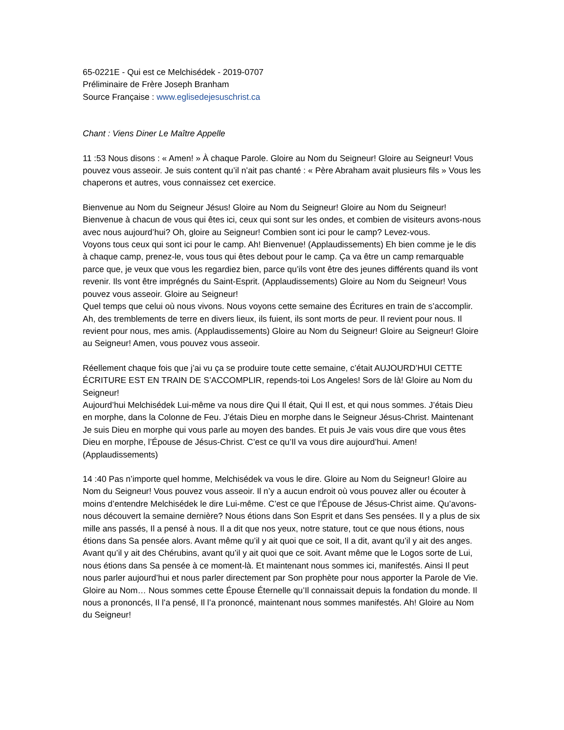65-0221E - Qui est ce Melchisédek - 2019-0707
Préliminaire de Frère Joseph Branham
Source Française : www.eglisedejesuschrist.ca
Chant : Viens Diner Le Maître Appelle
11 :53 Nous disons : « Amen! » À chaque Parole. Gloire au Nom du Seigneur! Gloire au Seigneur! Vous pouvez vous asseoir. Je suis content qu’il n’ait pas chanté : « Père Abraham avait plusieurs fils » Vous les chaperons et autres, vous connaissez cet exercice.
Bienvenue au Nom du Seigneur Jésus! Gloire au Nom du Seigneur! Gloire au Nom du Seigneur! Bienvenue à chacun de vous qui êtes ici, ceux qui sont sur les ondes, et combien de visiteurs avons-nous avec nous aujourd’hui? Oh, gloire au Seigneur! Combien sont ici pour le camp? Levez-vous.
Voyons tous ceux qui sont ici pour le camp. Ah! Bienvenue! (Applaudissements) Eh bien comme je le dis à chaque camp, prenez-le, vous tous qui êtes debout pour le camp. Ça va être un camp remarquable parce que, je veux que vous les regardiez bien, parce qu’ils vont être des jeunes différents quand ils vont revenir. Ils vont être imprégnés du Saint-Esprit. (Applaudissements) Gloire au Nom du Seigneur! Vous pouvez vous asseoir. Gloire au Seigneur!
Quel temps que celui où nous vivons. Nous voyons cette semaine des Écritures en train de s’accomplir. Ah, des tremblements de terre en divers lieux, ils fuient, ils sont morts de peur. Il revient pour nous. Il revient pour nous, mes amis. (Applaudissements) Gloire au Nom du Seigneur! Gloire au Seigneur! Gloire au Seigneur! Amen, vous pouvez vous asseoir.
Réellement chaque fois que j’ai vu ça se produire toute cette semaine, c’était AUJOURD’HUI CETTE ÉCRITURE EST EN TRAIN DE S’ACCOMPLIR, repends-toi Los Angeles! Sors de là! Gloire au Nom du Seigneur!
Aujourd’hui Melchisédek Lui-même va nous dire Qui Il était, Qui Il est, et qui nous sommes. J’étais Dieu en morphe, dans la Colonne de Feu. J’étais Dieu en morphe dans le Seigneur Jésus-Christ. Maintenant Je suis Dieu en morphe qui vous parle au moyen des bandes. Et puis Je vais vous dire que vous êtes Dieu en morphe, l’Épouse de Jésus-Christ. C’est ce qu’Il va vous dire aujourd’hui. Amen! (Applaudissements)
14 :40 Pas n’importe quel homme, Melchisédek va vous le dire. Gloire au Nom du Seigneur! Gloire au Nom du Seigneur! Vous pouvez vous asseoir. Il n’y a aucun endroit où vous pouvez aller ou écouter à moins d’entendre Melchisédek le dire Lui-même. C’est ce que l’Épouse de Jésus-Christ aime. Qu’avons-nous découvert la semaine dernière? Nous étions dans Son Esprit et dans Ses pensées. Il y a plus de six mille ans passés, Il a pensé à nous. Il a dit que nos yeux, notre stature, tout ce que nous étions, nous étions dans Sa pensée alors. Avant même qu’il y ait quoi que ce soit, Il a dit, avant qu’il y ait des anges. Avant qu’il y ait des Chérubins, avant qu’il y ait quoi que ce soit. Avant même que le Logos sorte de Lui, nous étions dans Sa pensée à ce moment-là. Et maintenant nous sommes ici, manifestés. Ainsi Il peut nous parler aujourd’hui et nous parler directement par Son prophète pour nous apporter la Parole de Vie. Gloire au Nom… Nous sommes cette Épouse Éternelle qu’Il connaissait depuis la fondation du monde. Il nous a prononcés, Il l’a pensé, Il l’a prononcé, maintenant nous sommes manifestés. Ah! Gloire au Nom du Seigneur!